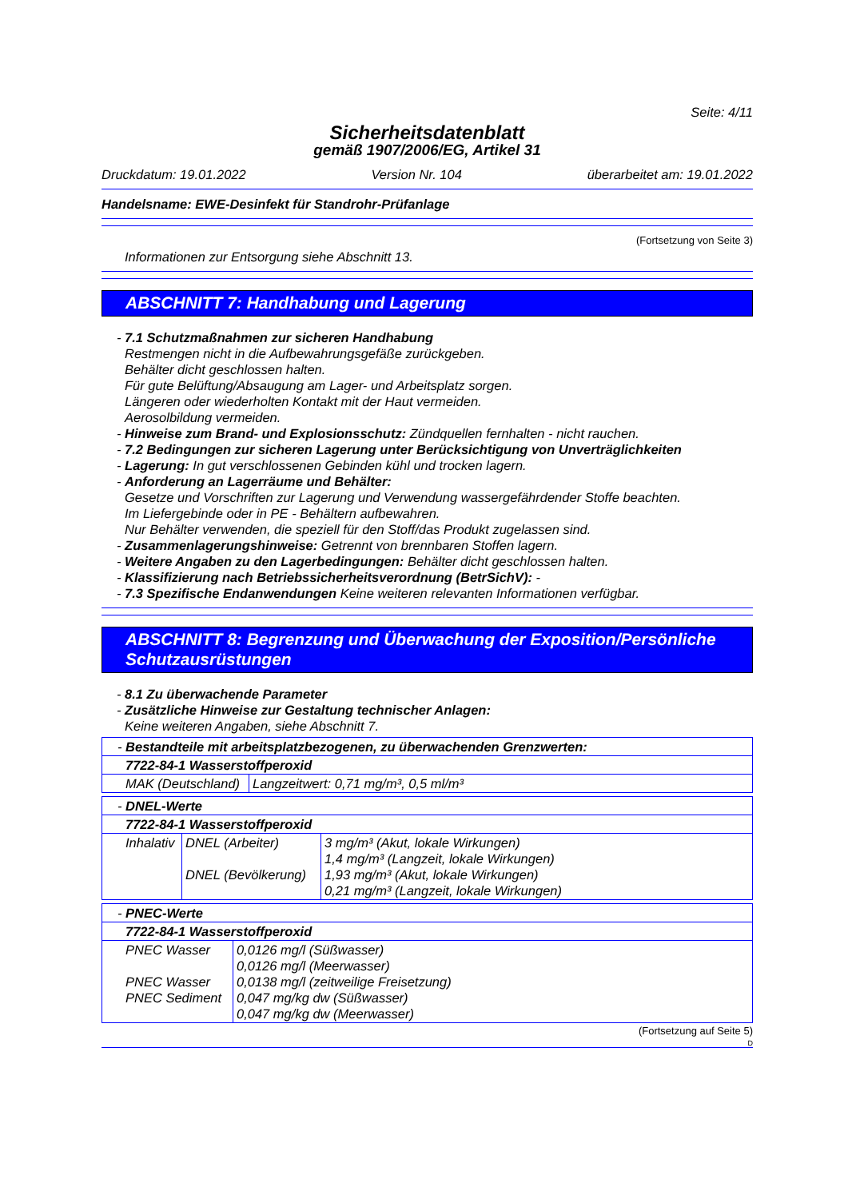Seite: 4/11
Sicherheitsdatenblatt
gemäß 1907/2006/EG, Artikel 31
Druckdatum: 19.01.2022 Version Nr. 104 überarbeitet am: 19.01.2022
Handelsname: EWE-Desinfekt für Standrohr-Prüfanlage
(Fortsetzung von Seite 3)
Informationen zur Entsorgung siehe Abschnitt 13.
ABSCHNITT 7: Handhabung und Lagerung
- 7.1 Schutzmaßnahmen zur sicheren Handhabung
Restmengen nicht in die Aufbewahrungsgefäße zurückgeben.
Behälter dicht geschlossen halten.
Für gute Belüftung/Absaugung am Lager- und Arbeitsplatz sorgen.
Längeren oder wiederholten Kontakt mit der Haut vermeiden.
Aerosolbildung vermeiden.
- Hinweise zum Brand- und Explosionsschutz: Zündquellen fernhalten - nicht rauchen.
- 7.2 Bedingungen zur sicheren Lagerung unter Berücksichtigung von Unverträglichkeiten
- Lagerung: In gut verschlossenen Gebinden kühl und trocken lagern.
- Anforderung an Lagerräume und Behälter:
Gesetze und Vorschriften zur Lagerung und Verwendung wassergefährdender Stoffe beachten.
Im Liefergebinde oder in PE - Behältern aufbewahren.
Nur Behälter verwenden, die speziell für den Stoff/das Produkt zugelassen sind.
- Zusammenlagerungshinweise: Getrennt von brennbaren Stoffen lagern.
- Weitere Angaben zu den Lagerbedingungen: Behälter dicht geschlossen halten.
- Klassifizierung nach Betriebssicherheitsverordnung (BetrSichV): -
- 7.3 Spezifische Endanwendungen Keine weiteren relevanten Informationen verfügbar.
ABSCHNITT 8: Begrenzung und Überwachung der Exposition/Persönliche Schutzausrüstungen
- 8.1 Zu überwachende Parameter
- Zusätzliche Hinweise zur Gestaltung technischer Anlagen:
Keine weiteren Angaben, siehe Abschnitt 7.
| - Bestandteile mit arbeitsplatzbezogenen, zu überwachenden Grenzwerten: | |
| 7722-84-1 Wasserstoffperoxid | |
| MAK (Deutschland) | Langzeitwert: 0,71 mg/m³, 0,5 ml/m³ |
| - DNEL-Werte | | |
| 7722-84-1 Wasserstoffperoxid | | |
| Inhalativ | DNEL (Arbeiter) DNEL (Bevölkerung) | 3 mg/m³ (Akut, lokale Wirkungen) 1,4 mg/m³ (Langzeit, lokale Wirkungen) 1,93 mg/m³ (Akut, lokale Wirkungen) 0,21 mg/m³ (Langzeit, lokale Wirkungen) |
| - PNEC-Werte | |
| 7722-84-1 Wasserstoffperoxid | |
| PNEC Wasser PNEC Wasser PNEC Sediment | 0,0126 mg/l (Süßwasser) 0,0126 mg/l (Meerwasser) 0,0138 mg/l (zeitweilige Freisetzung) 0,047 mg/kg dw (Süßwasser) 0,047 mg/kg dw (Meerwasser) |
(Fortsetzung auf Seite 5)
D